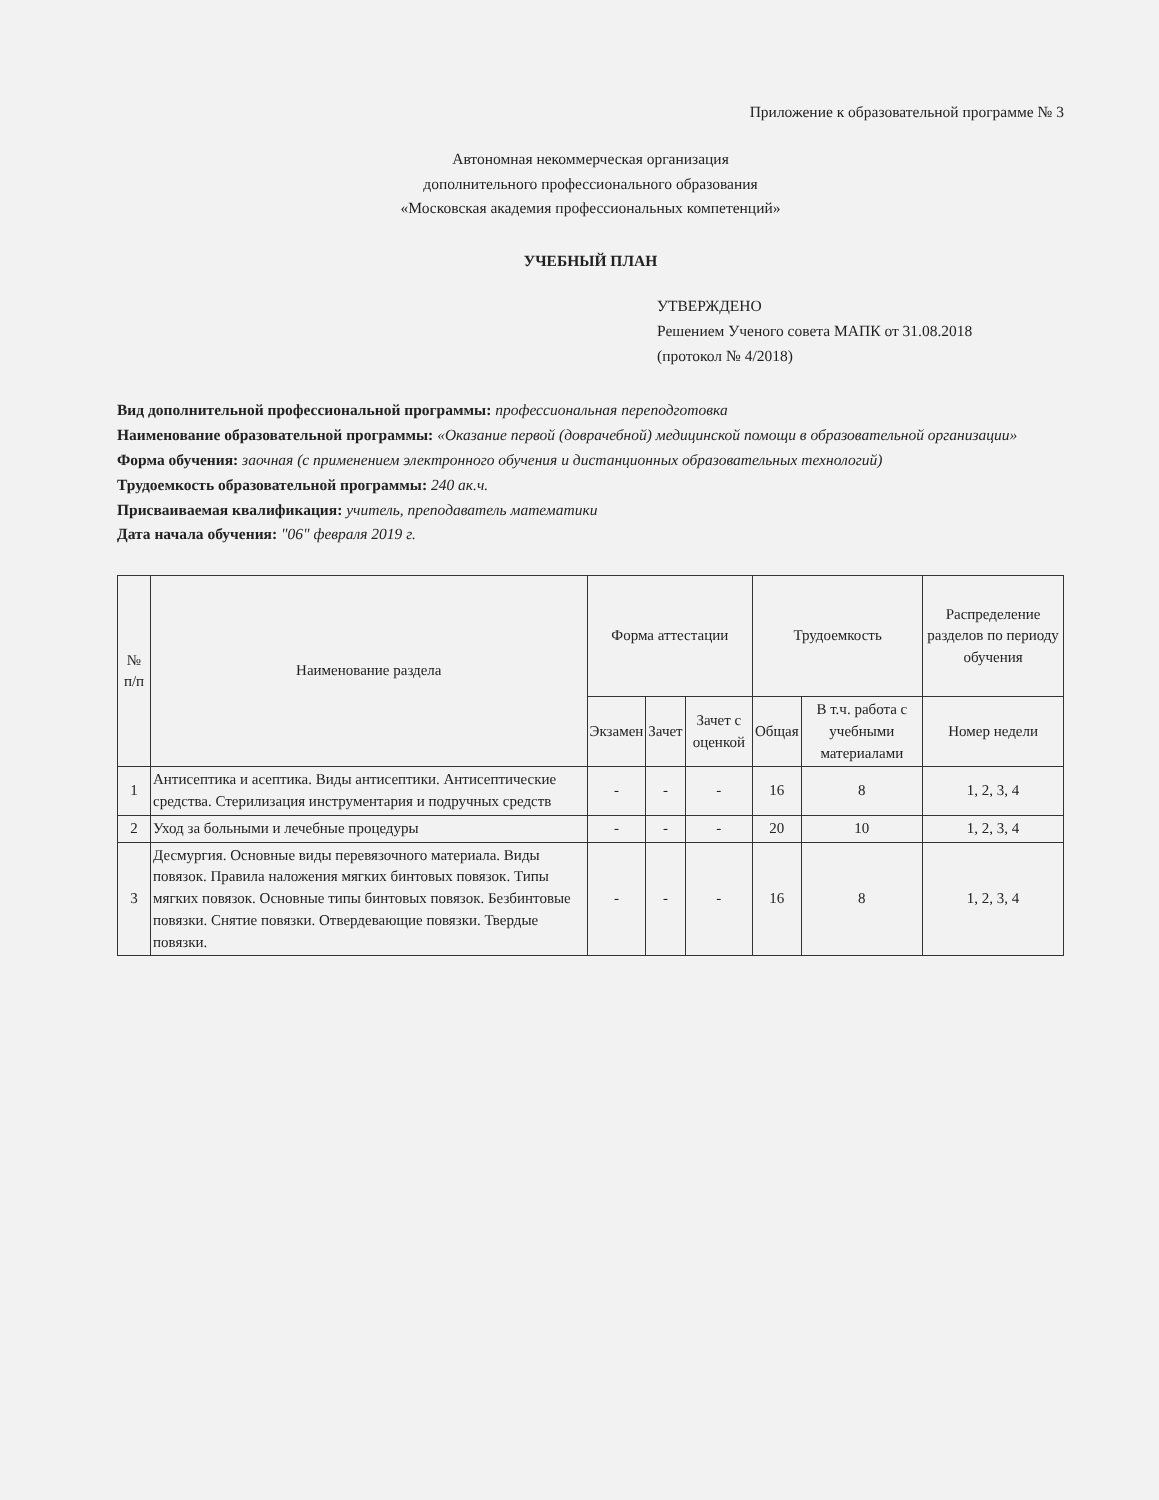Приложение к образовательной программе № 3
Автономная некоммерческая организация
дополнительного профессионального образования
«Московская академия профессиональных компетенций»
УЧЕБНЫЙ ПЛАН
УТВЕРЖДЕНО
Решением Ученого совета МАПК от 31.08.2018
(протокол № 4/2018)
Вид дополнительной профессиональной программы: профессиональная переподготовка
Наименование образовательной программы: «Оказание первой (доврачебной) медицинской помощи в образовательной организации»
Форма обучения: заочная (с применением электронного обучения и дистанционных образовательных технологий)
Трудоемкость образовательной программы: 240 ак.ч.
Присваиваемая квалификация: учитель, преподаватель математики
Дата начала обучения: "06" февраля 2019 г.
| № п/п | Наименование раздела | Форма аттестации | | | Трудоемкость | | Распределение разделов по периоду обучения |
| --- | --- | --- | --- | --- | --- | --- | --- |
| | | Экзамен | Зачет | Зачет с оценкой | Общая | В т.ч. работа с учебными материалами | Номер недели |
| 1 | Антисептика и асептика. Виды антисептики. Антисептические средства. Стерилизация инструментария и подручных средств | - | - | - | 16 | 8 | 1, 2, 3, 4 |
| 2 | Уход за больными и лечебные процедуры | - | - | - | 20 | 10 | 1, 2, 3, 4 |
| 3 | Десмургия. Основные виды перевязочного материала. Виды повязок. Правила наложения мягких бинтовых повязок. Типы мягких повязок. Основные типы бинтовых повязок. Безбинтовые повязки. Снятие повязки. Отвердевающие повязки. Твердые повязки. | - | - | - | 16 | 8 | 1, 2, 3, 4 |